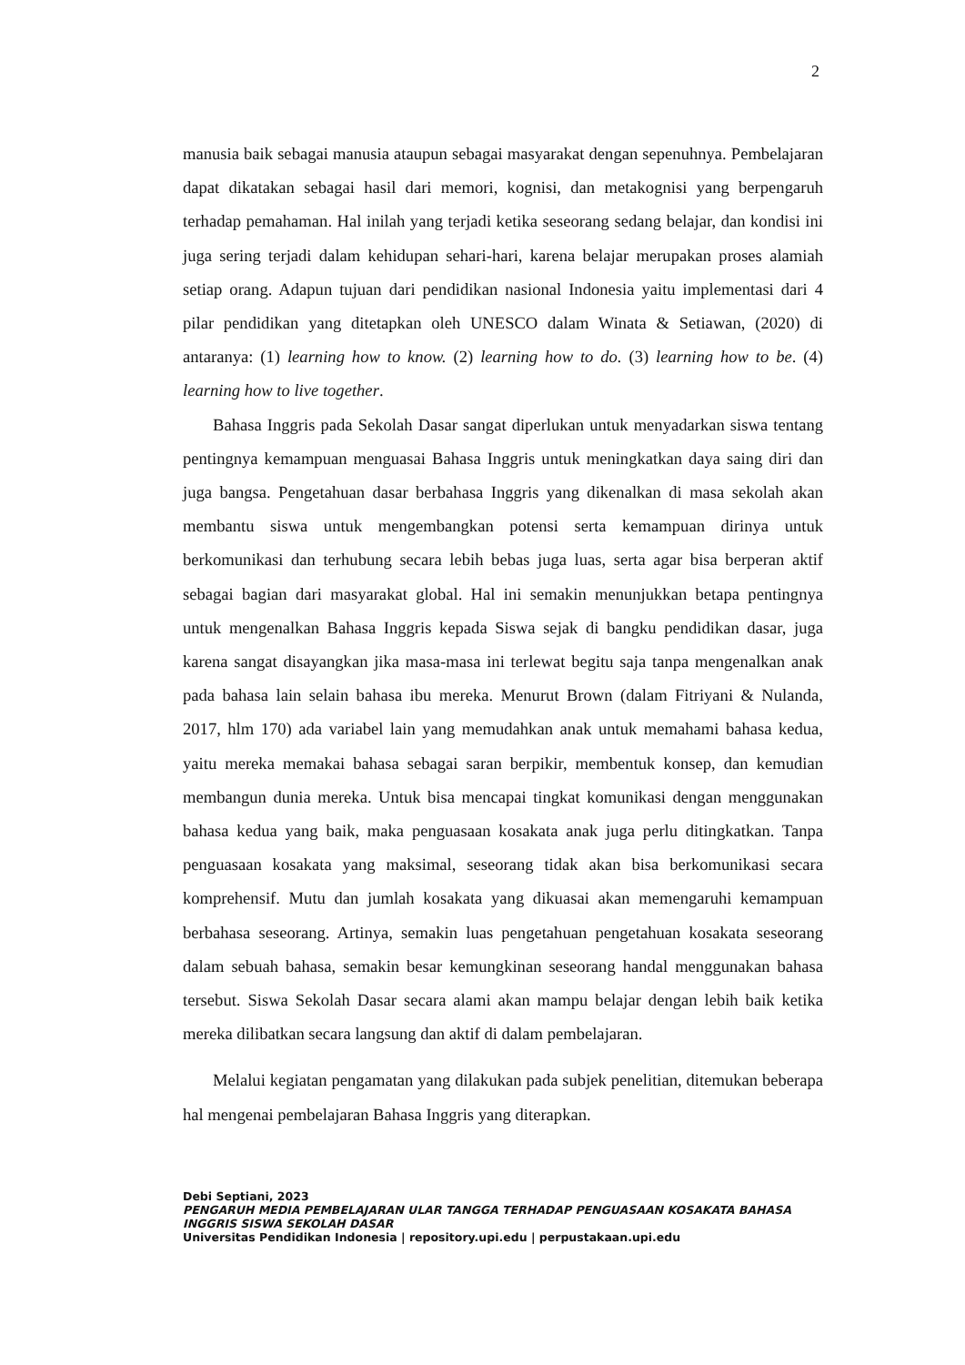2
manusia baik sebagai manusia ataupun sebagai masyarakat dengan sepenuhnya. Pembelajaran dapat dikatakan sebagai hasil dari memori, kognisi, dan metakognisi yang berpengaruh terhadap pemahaman. Hal inilah yang terjadi ketika seseorang sedang belajar, dan kondisi ini juga sering terjadi dalam kehidupan sehari-hari, karena belajar merupakan proses alamiah setiap orang. Adapun tujuan dari pendidikan nasional Indonesia yaitu implementasi dari 4 pilar pendidikan yang ditetapkan oleh UNESCO dalam Winata & Setiawan, (2020) di antaranya: (1) learning how to know. (2) learning how to do. (3) learning how to be. (4) learning how to live together.
Bahasa Inggris pada Sekolah Dasar sangat diperlukan untuk menyadarkan siswa tentang pentingnya kemampuan menguasai Bahasa Inggris untuk meningkatkan daya saing diri dan juga bangsa. Pengetahuan dasar berbahasa Inggris yang dikenalkan di masa sekolah akan membantu siswa untuk mengembangkan potensi serta kemampuan dirinya untuk berkomunikasi dan terhubung secara lebih bebas juga luas, serta agar bisa berperan aktif sebagai bagian dari masyarakat global. Hal ini semakin menunjukkan betapa pentingnya untuk mengenalkan Bahasa Inggris kepada Siswa sejak di bangku pendidikan dasar, juga karena sangat disayangkan jika masa-masa ini terlewat begitu saja tanpa mengenalkan anak pada bahasa lain selain bahasa ibu mereka. Menurut Brown (dalam Fitriyani & Nulanda, 2017, hlm 170) ada variabel lain yang memudahkan anak untuk memahami bahasa kedua, yaitu mereka memakai bahasa sebagai saran berpikir, membentuk konsep, dan kemudian membangun dunia mereka. Untuk bisa mencapai tingkat komunikasi dengan menggunakan bahasa kedua yang baik, maka penguasaan kosakata anak juga perlu ditingkatkan. Tanpa penguasaan kosakata yang maksimal, seseorang tidak akan bisa berkomunikasi secara komprehensif. Mutu dan jumlah kosakata yang dikuasai akan memengaruhi kemampuan berbahasa seseorang. Artinya, semakin luas pengetahuan pengetahuan kosakata seseorang dalam sebuah bahasa, semakin besar kemungkinan seseorang handal menggunakan bahasa tersebut. Siswa Sekolah Dasar secara alami akan mampu belajar dengan lebih baik ketika mereka dilibatkan secara langsung dan aktif di dalam pembelajaran.
Melalui kegiatan pengamatan yang dilakukan pada subjek penelitian, ditemukan beberapa hal mengenai pembelajaran Bahasa Inggris yang diterapkan.
Debi Septiani, 2023
PENGARUH MEDIA PEMBELAJARAN ULAR TANGGA TERHADAP PENGUASAAN KOSAKATA BAHASA INGGRIS SISWA SEKOLAH DASAR
Universitas Pendidikan Indonesia | repository.upi.edu | perpustakaan.upi.edu